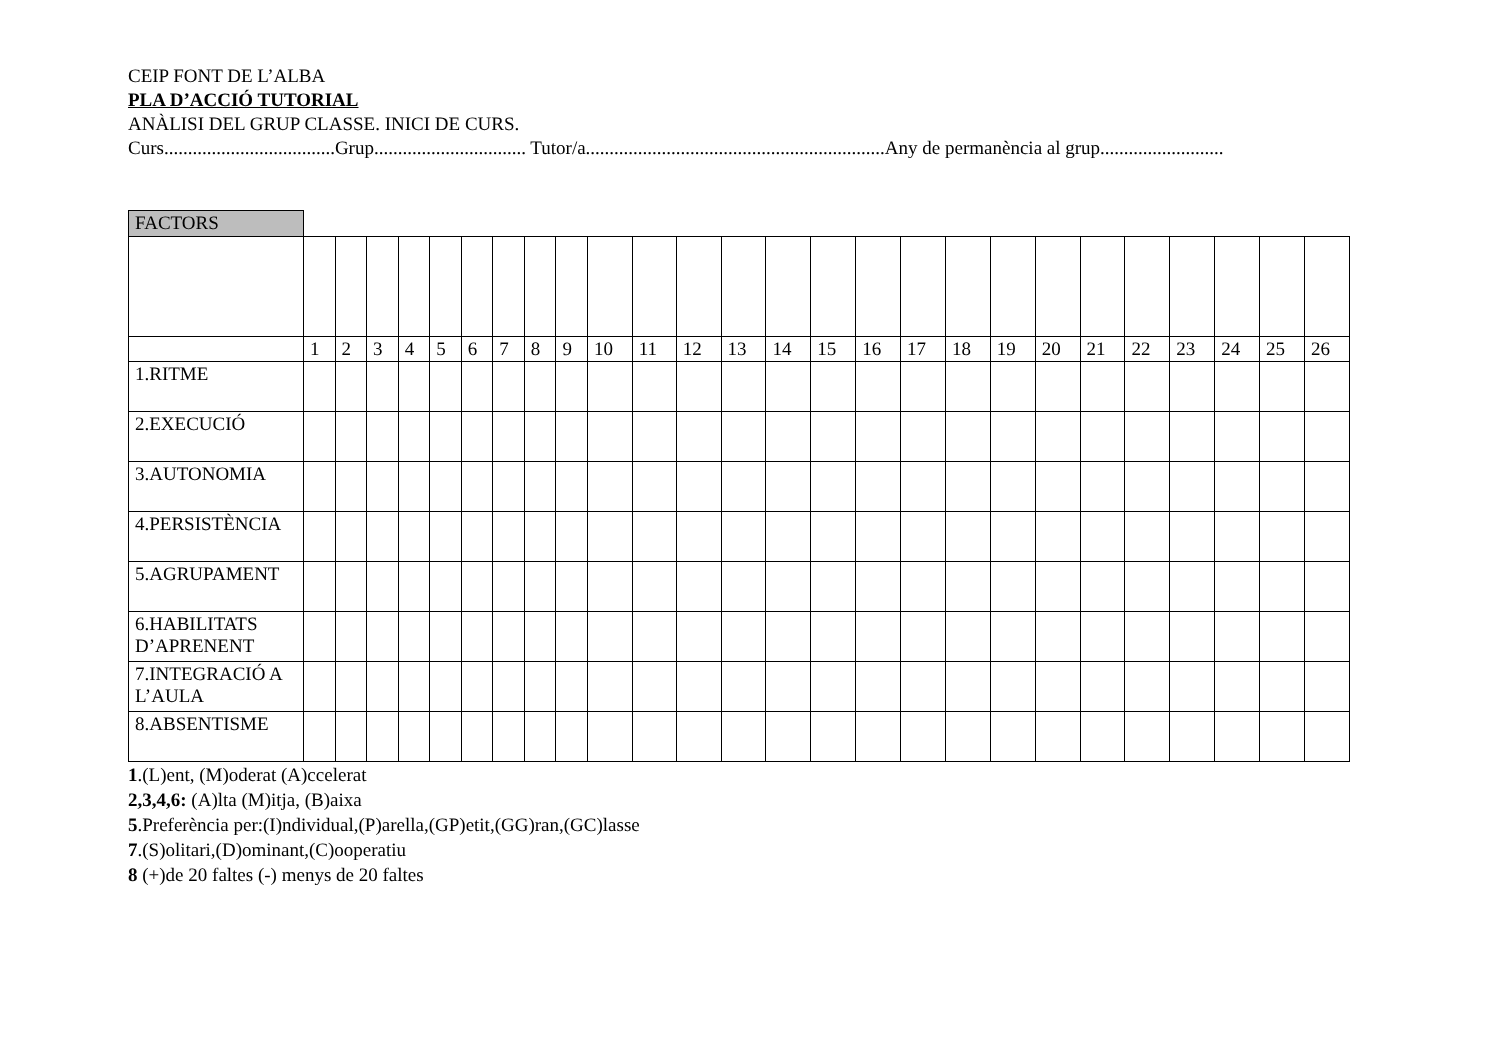CEIP FONT DE L’ALBA
PLA D’ACCIÓ TUTORIAL
ANÀLISI DEL GRUP CLASSE. INICI DE CURS.
Curs....................................Grup................................ Tutor/a...............................................................Any de permanència al grup..........................
FACTORS
| | 1 | 2 | 3 | 4 | 5 | 6 | 7 | 8 | 9 | 10 | 11 | 12 | 13 | 14 | 15 | 16 | 17 | 18 | 19 | 20 | 21 | 22 | 23 | 24 | 25 | 26 |
| 1.RITME | | | | | | | | | | | | | | | | | | | | | | | | | | |
| 2.EXECUCIÓ | | | | | | | | | | | | | | | | | | | | | | | | | | |
| 3.AUTONOMIA | | | | | | | | | | | | | | | | | | | | | | | | | | |
| 4.PERSISTÈNCIA | | | | | | | | | | | | | | | | | | | | | | | | | | |
| 5.AGRUPAMENT | | | | | | | | | | | | | | | | | | | | | | | | | | |
| 6.HABILITATS D’APRENENT | | | | | | | | | | | | | | | | | | | | | | | | | | |
| 7.INTEGRACIÓ A L’AULA | | | | | | | | | | | | | | | | | | | | | | | | | | |
| 8.ABSENTISME | | | | | | | | | | | | | | | | | | | | | | | | | | |
1.(L)ent, (M)oderat (A)ccelerat
2,3,4,6: (A)lta (M)itja, (B)aixa
5.Preferència per:(I)ndividual,(P)arella,(GP)etit,(GG)ran,(GC)lasse
7.(S)olitari,(D)ominant,(C)ooperatiu
8 (+)de 20 faltes (-) menys de 20 faltes